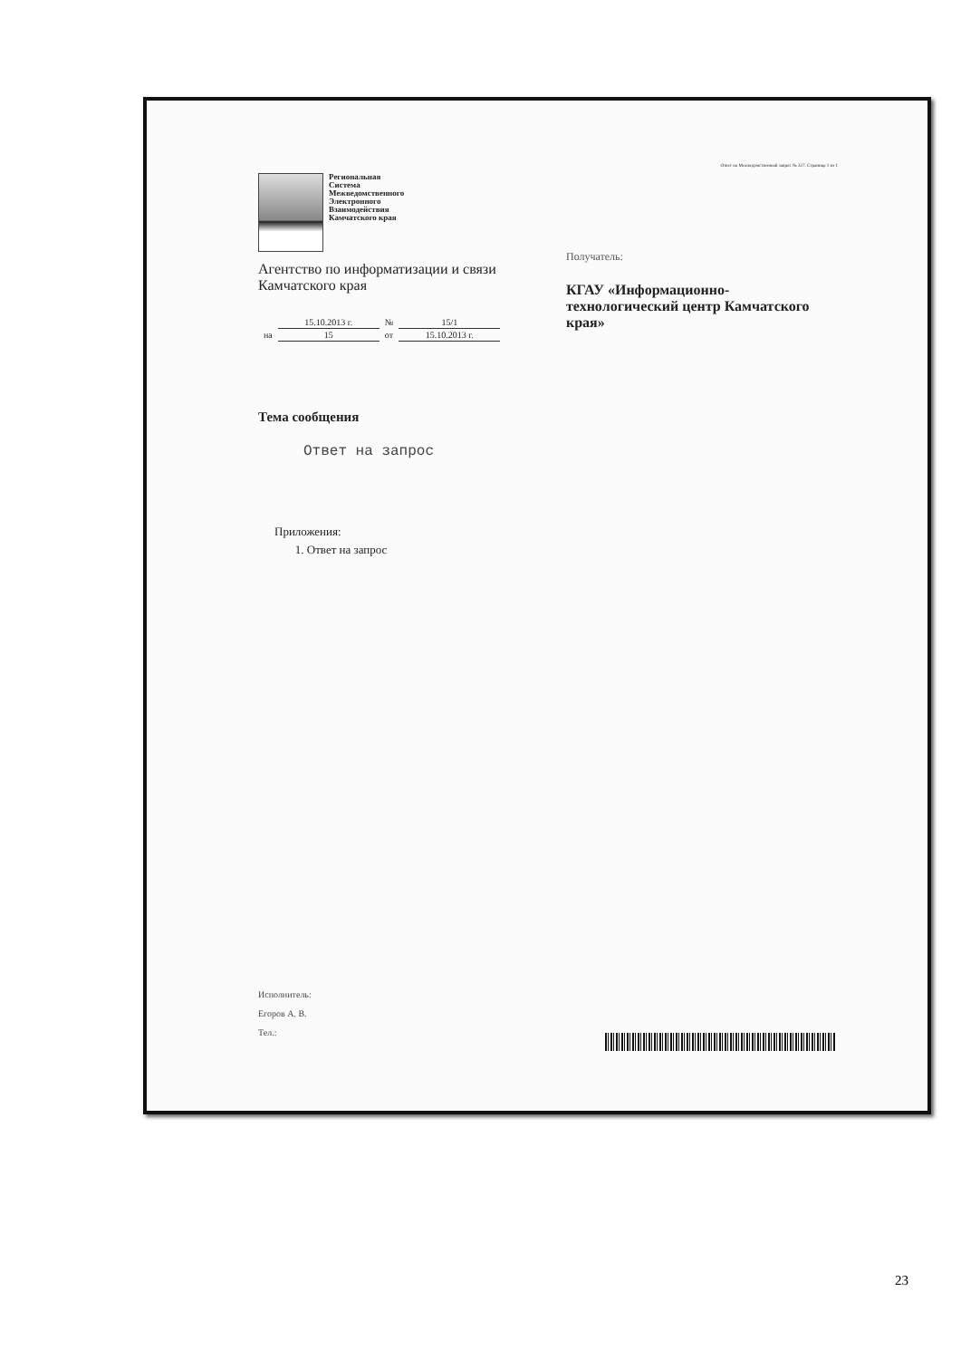Ответ на Межведомственный запрос № 327. Страница 1 из 1
Региональная
Система
Межведомственного
Электронного
Взаимодействия
Камчатского края
Агентство по информатизации и связи Камчатского края
| | 15.10.2013 г. | № | 15/1 |
| на | 15 | от | 15.10.2013 г. |
Получатель:
КГАУ «Информационно-технологический центр Камчатского края»
Тема сообщения
Ответ на запрос
Приложения:
1. Ответ на запрос
Исполнитель:
Егоров А. В.
Тел.:
23